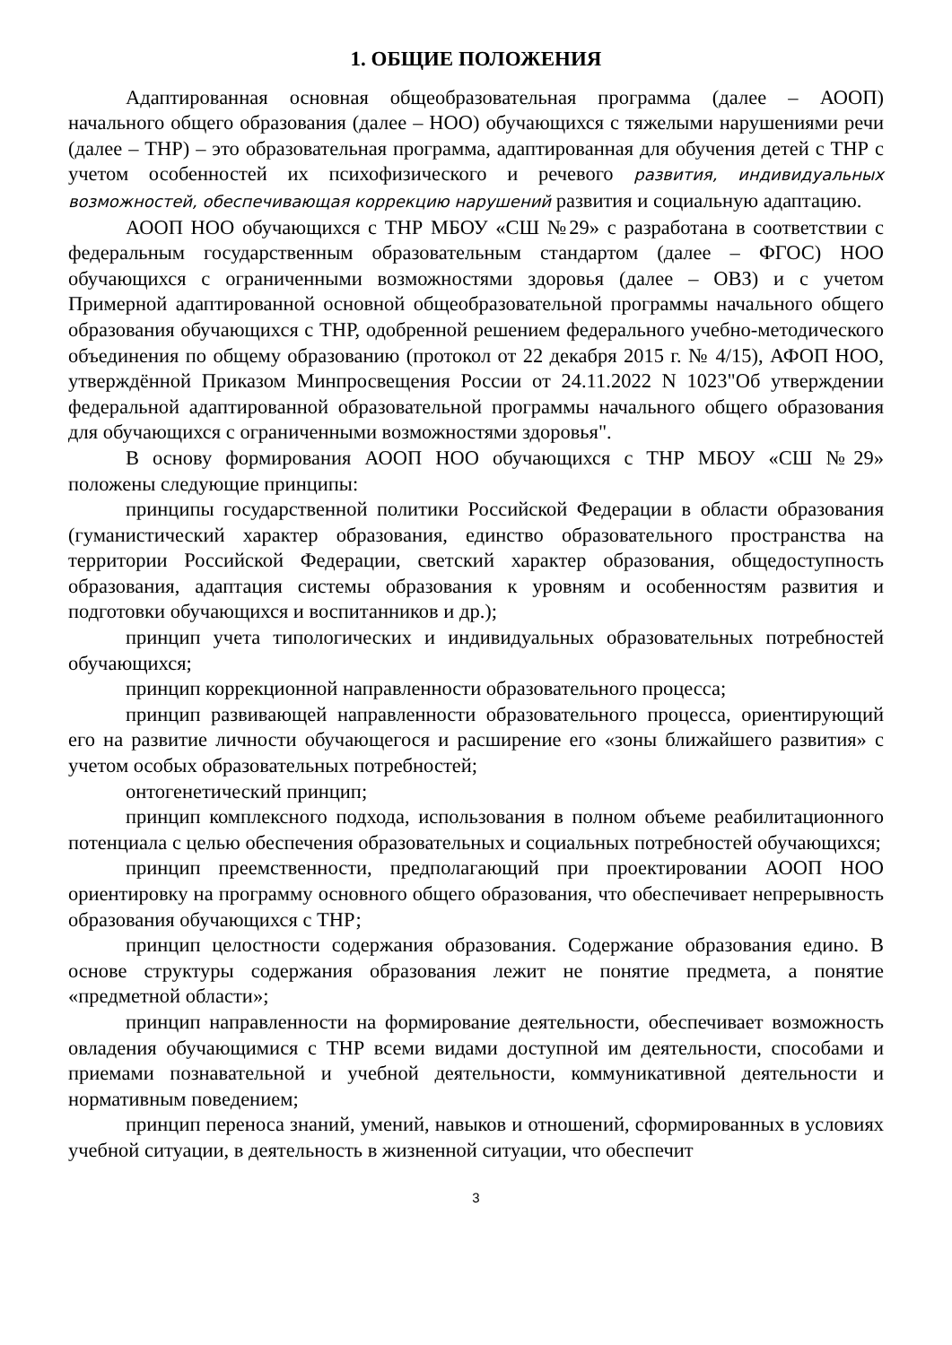1. ОБЩИЕ ПОЛОЖЕНИЯ
Адаптированная основная общеобразовательная программа (далее – АООП) начального общего образования (далее – НОО) обучающихся с тяжелыми нарушениями речи (далее – ТНР) – это образовательная программа, адаптированная для обучения детей с ТНР с учетом особенностей их психофизического и речевого развития, индивидуальных возможностей, обеспечивающая коррекцию нарушений развития и социальную адаптацию.
АООП НОО обучающихся с ТНР МБОУ «СШ №29» с разработана в соответствии с федеральным государственным образовательным стандартом (далее – ФГОС) НОО обучающихся с ограниченными возможностями здоровья (далее – ОВЗ) и с учетом Примерной адаптированной основной общеобразовательной программы начального общего образования обучающихся с ТНР, одобренной решением федерального учебно-методического объединения по общему образованию (протокол от 22 декабря 2015 г. № 4/15), АФОП НОО, утверждённой Приказом Минпросвещения России от 24.11.2022 N 1023"Об утверждении федеральной адаптированной образовательной программы начального общего образования для обучающихся с ограниченными возможностями здоровья".
В основу формирования АООП НОО обучающихся с ТНР МБОУ «СШ №29» положены следующие принципы:
принципы государственной политики Российской Федерации в области образования (гуманистический характер образования, единство образовательного пространства на территории Российской Федерации, светский характер образования, общедоступность образования, адаптация системы образования к уровням и особенностям развития и подготовки обучающихся и воспитанников и др.);
принцип учета типологических и индивидуальных образовательных потребностей обучающихся;
принцип коррекционной направленности образовательного процесса;
принцип развивающей направленности образовательного процесса, ориентирующий его на развитие личности обучающегося и расширение его «зоны ближайшего развития» с учетом особых образовательных потребностей;
онтогенетический принцип;
принцип комплексного подхода, использования в полном объеме реабилитационного потенциала с целью обеспечения образовательных и социальных потребностей обучающихся;
принцип преемственности, предполагающий при проектировании АООП НОО ориентировку на программу основного общего образования, что обеспечивает непрерывность образования обучающихся с ТНР;
принцип целостности содержания образования. Содержание образования едино. В основе структуры содержания образования лежит не понятие предмета, а понятие «предметной области»;
принцип направленности на формирование деятельности, обеспечивает возможность овладения обучающимися с ТНР всеми видами доступной им деятельности, способами и приемами познавательной и учебной деятельности, коммуникативной деятельности и нормативным поведением;
принцип переноса знаний, умений, навыков и отношений, сформированных в условиях учебной ситуации, в деятельность в жизненной ситуации, что обеспечит
3